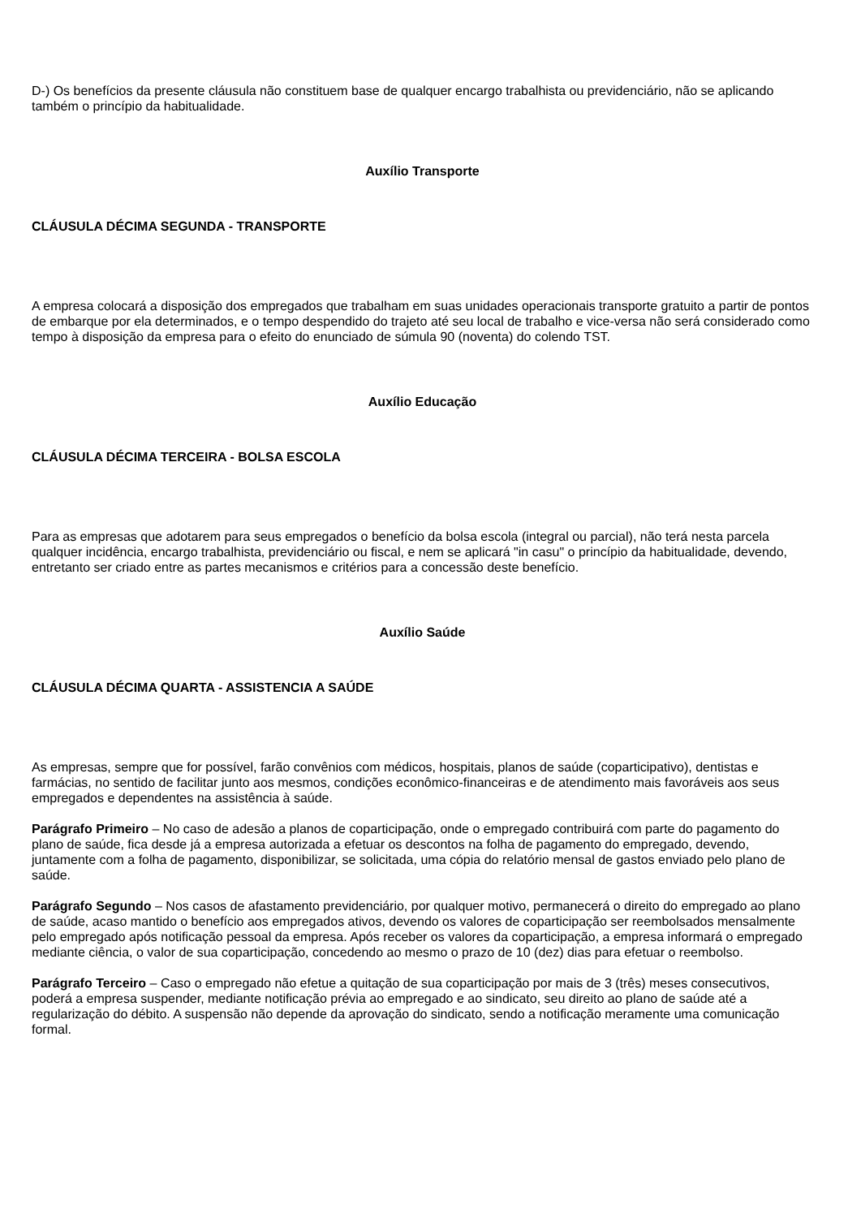D-) Os benefícios da presente cláusula não constituem base de qualquer encargo trabalhista ou previdenciário, não se aplicando também o princípio da habitualidade.
Auxílio Transporte
CLÁUSULA DÉCIMA SEGUNDA - TRANSPORTE
A empresa colocará a disposição dos empregados que trabalham em suas unidades operacionais transporte gratuito a partir de pontos de embarque por ela determinados, e o tempo despendido do trajeto até seu local de trabalho e vice-versa não será considerado como tempo à disposição da empresa para o efeito do enunciado de súmula 90 (noventa) do colendo TST.
Auxílio Educação
CLÁUSULA DÉCIMA TERCEIRA - BOLSA ESCOLA
Para as empresas que adotarem para seus empregados o benefício da bolsa escola (integral ou parcial), não terá nesta parcela qualquer incidência, encargo trabalhista, previdenciário ou fiscal, e nem se aplicará "in casu" o princípio da habitualidade, devendo, entretanto ser criado entre as partes mecanismos e critérios para a concessão deste benefício.
Auxílio Saúde
CLÁUSULA DÉCIMA QUARTA - ASSISTENCIA A SAÚDE
As empresas, sempre que for possível, farão convênios com médicos, hospitais, planos de saúde (coparticipativo), dentistas e farmácias, no sentido de facilitar junto aos mesmos, condições econômico-financeiras e de atendimento mais favoráveis aos seus empregados e dependentes na assistência à saúde.
Parágrafo Primeiro – No caso de adesão a planos de coparticipação, onde o empregado contribuirá com parte do pagamento do plano de saúde, fica desde já a empresa autorizada a efetuar os descontos na folha de pagamento do empregado, devendo, juntamente com a folha de pagamento, disponibilizar, se solicitada, uma cópia do relatório mensal de gastos enviado pelo plano de saúde.
Parágrafo Segundo – Nos casos de afastamento previdenciário, por qualquer motivo, permanecerá o direito do empregado ao plano de saúde, acaso mantido o benefício aos empregados ativos, devendo os valores de coparticipação ser reembolsados mensalmente pelo empregado após notificação pessoal da empresa. Após receber os valores da coparticipação, a empresa informará o empregado mediante ciência, o valor de sua coparticipação, concedendo ao mesmo o prazo de 10 (dez) dias para efetuar o reembolso.
Parágrafo Terceiro – Caso o empregado não efetue a quitação de sua coparticipação por mais de 3 (três) meses consecutivos, poderá a empresa suspender, mediante notificação prévia ao empregado e ao sindicato, seu direito ao plano de saúde até a regularização do débito. A suspensão não depende da aprovação do sindicato, sendo a notificação meramente uma comunicação formal.